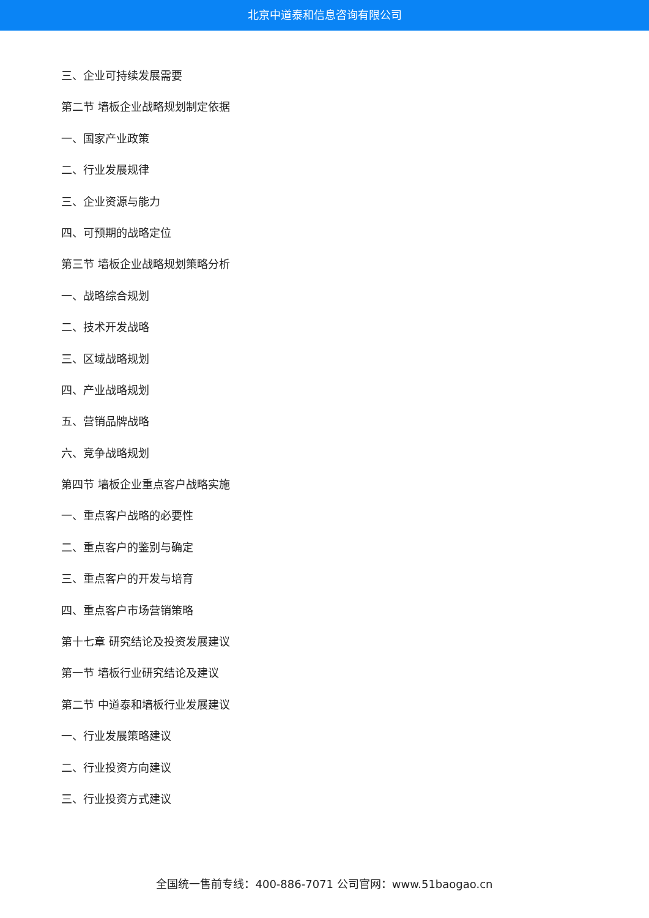北京中道泰和信息咨询有限公司
三、企业可持续发展需要
第二节 墙板企业战略规划制定依据
一、国家产业政策
二、行业发展规律
三、企业资源与能力
四、可预期的战略定位
第三节 墙板企业战略规划策略分析
一、战略综合规划
二、技术开发战略
三、区域战略规划
四、产业战略规划
五、营销品牌战略
六、竞争战略规划
第四节 墙板企业重点客户战略实施
一、重点客户战略的必要性
二、重点客户的鉴别与确定
三、重点客户的开发与培育
四、重点客户市场营销策略
第十七章 研究结论及投资发展建议
第一节 墙板行业研究结论及建议
第二节 中道泰和墙板行业发展建议
一、行业发展策略建议
二、行业投资方向建议
三、行业投资方式建议
全国统一售前专线：400-886-7071 公司官网：www.51baogao.cn